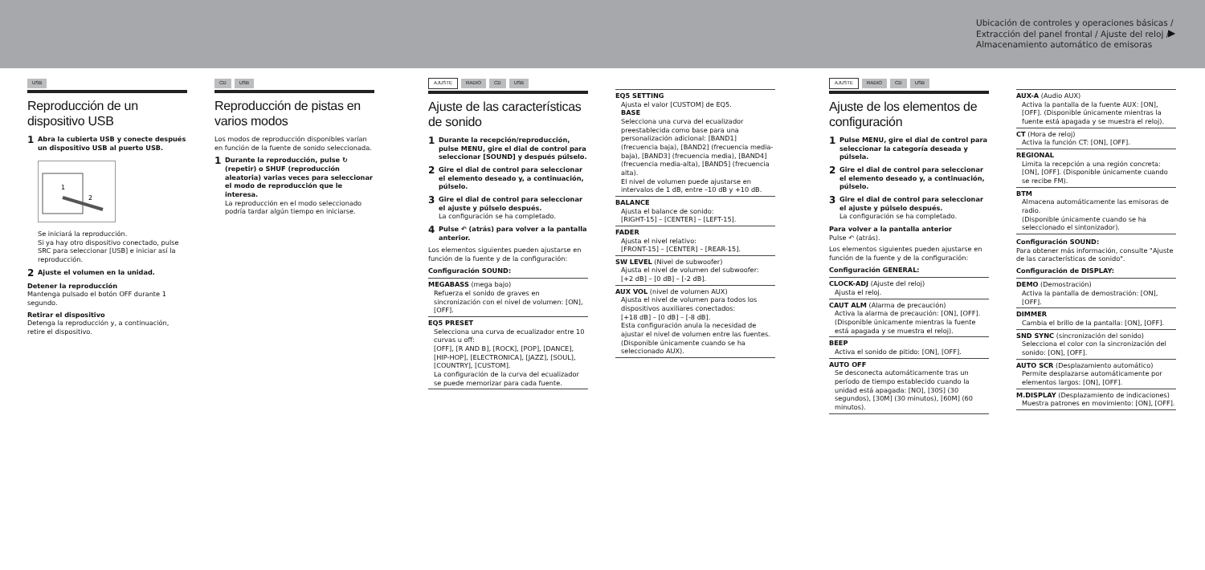Ubicación de controles y operaciones básicas /
Extracción del panel frontal / Ajuste del reloj /
Almacenamiento automático de emisoras
▶
USB
Reproducción de un dispositivo USB
1 Abra la cubierta USB y conecte después un dispositivo USB al puerto USB.
1
2
Se iniciará la reproducción.
Si ya hay otro dispositivo conectado, pulse SRC para seleccionar [USB] e iniciar así la reproducción.
2 Ajuste el volumen en la unidad.
Detener la reproducción
Mantenga pulsado el botón OFF durante 1 segundo.
Retirar el dispositivo
Detenga la reproducción y, a continuación, retire el dispositivo.
CD USB
Reproducción de pistas en varios modos
Los modos de reproducción disponibles varían en función de la fuente de sonido seleccionada.
1
Durante la reproducción, pulse ↻ (repetir) o SHUF (reproducción aleatoria) varias veces para seleccionar el modo de reproducción que le interesa.
La reproducción en el modo seleccionado podría tardar algún tiempo en iniciarse.
AJUSTE RADIO CD USB
Ajuste de las características de sonido
1 Durante la recepción/reproducción, pulse MENU, gire el dial de control para seleccionar [SOUND] y después púlselo.
2 Gire el dial de control para seleccionar el elemento deseado y, a continuación, púlselo.
3
Gire el dial de control para seleccionar el ajuste y púlselo después.
La configuración se ha completado.
4 Pulse ↶ (atrás) para volver a la pantalla anterior.
Los elementos siguientes pueden ajustarse en función de la fuente y de la configuración:
Configuración SOUND:
MEGABASS (mega bajo)
Refuerza el sonido de graves en sincronización con el nivel de volumen: [ON], [OFF].
EQ5 PRESET
Selecciona una curva de ecualizador entre 10 curvas u off:
[OFF], [R AND B], [ROCK], [POP], [DANCE], [HIP-HOP], [ELECTRONICA], [JAZZ], [SOUL], [COUNTRY], [CUSTOM].
La configuración de la curva del ecualizador se puede memorizar para cada fuente.
EQ5 SETTING
Ajusta el valor [CUSTOM] de EQ5.
BASE
Selecciona una curva del ecualizador preestablecida como base para una personalización adicional: [BAND1] (frecuencia baja), [BAND2] (frecuencia media-baja), [BAND3] (frecuencia media), [BAND4] (frecuencia media-alta), [BAND5] (frecuencia alta).
El nivel de volumen puede ajustarse en intervalos de 1 dB, entre –10 dB y +10 dB.
BALANCE
Ajusta el balance de sonido:
[RIGHT-15] – [CENTER] – [LEFT-15].
FADER
Ajusta el nivel relativo:
[FRONT-15] – [CENTER] – [REAR-15].
SW LEVEL (Nivel de subwoofer)
Ajusta el nivel de volumen del subwoofer:
[+2 dB] – [0 dB] – [-2 dB].
AUX VOL (nivel de volumen AUX)
Ajusta el nivel de volumen para todos los dispositivos auxiliares conectados:
[+18 dB] – [0 dB] – [-8 dB].
Esta configuración anula la necesidad de ajustar el nivel de volumen entre las fuentes.
(Disponible únicamente cuando se ha seleccionado AUX).
AJUSTE RADIO CD USB
Ajuste de los elementos de configuración
1 Pulse MENU, gire el dial de control para seleccionar la categoría deseada y púlsela.
2 Gire el dial de control para seleccionar el elemento deseado y, a continuación, púlselo.
3
Gire el dial de control para seleccionar el ajuste y púlselo después.
La configuración se ha completado.
Para volver a la pantalla anterior
Pulse ↶ (atrás).
Los elementos siguientes pueden ajustarse en función de la fuente y de la configuración:
Configuración GENERAL:
CLOCK-ADJ (Ajuste del reloj)
Ajusta el reloj.
CAUT ALM (Alarma de precaución)
Activa la alarma de precaución: [ON], [OFF]. (Disponible únicamente mientras la fuente está apagada y se muestra el reloj).
BEEP
Activa el sonido de pitido: [ON], [OFF].
AUTO OFF
Se desconecta automáticamente tras un período de tiempo establecido cuando la unidad está apagada: [NO], [30S] (30 segundos), [30M] (30 minutos), [60M] (60 minutos).
AUX-A (Audio AUX)
Activa la pantalla de la fuente AUX: [ON], [OFF]. (Disponible únicamente mientras la fuente está apagada y se muestra el reloj).
CT (Hora de reloj)
Activa la función CT: [ON], [OFF].
REGIONAL
Limita la recepción a una región concreta: [ON], [OFF]. (Disponible únicamente cuando se recibe FM).
BTM
Almacena automáticamente las emisoras de radio.
(Disponible únicamente cuando se ha seleccionado el sintonizador).
Configuración SOUND:
Para obtener más información, consulte "Ajuste de las características de sonido".
Configuración de DISPLAY:
DEMO (Demostración)
Activa la pantalla de demostración: [ON], [OFF].
DIMMER
Cambia el brillo de la pantalla: [ON], [OFF].
SND SYNC (sincronización del sonido)
Selecciona el color con la sincronización del sonido: [ON], [OFF].
AUTO SCR (Desplazamiento automático)
Permite desplazarse automáticamente por elementos largos: [ON], [OFF].
M.DISPLAY (Desplazamiento de indicaciones)
Muestra patrones en movimiento: [ON], [OFF].